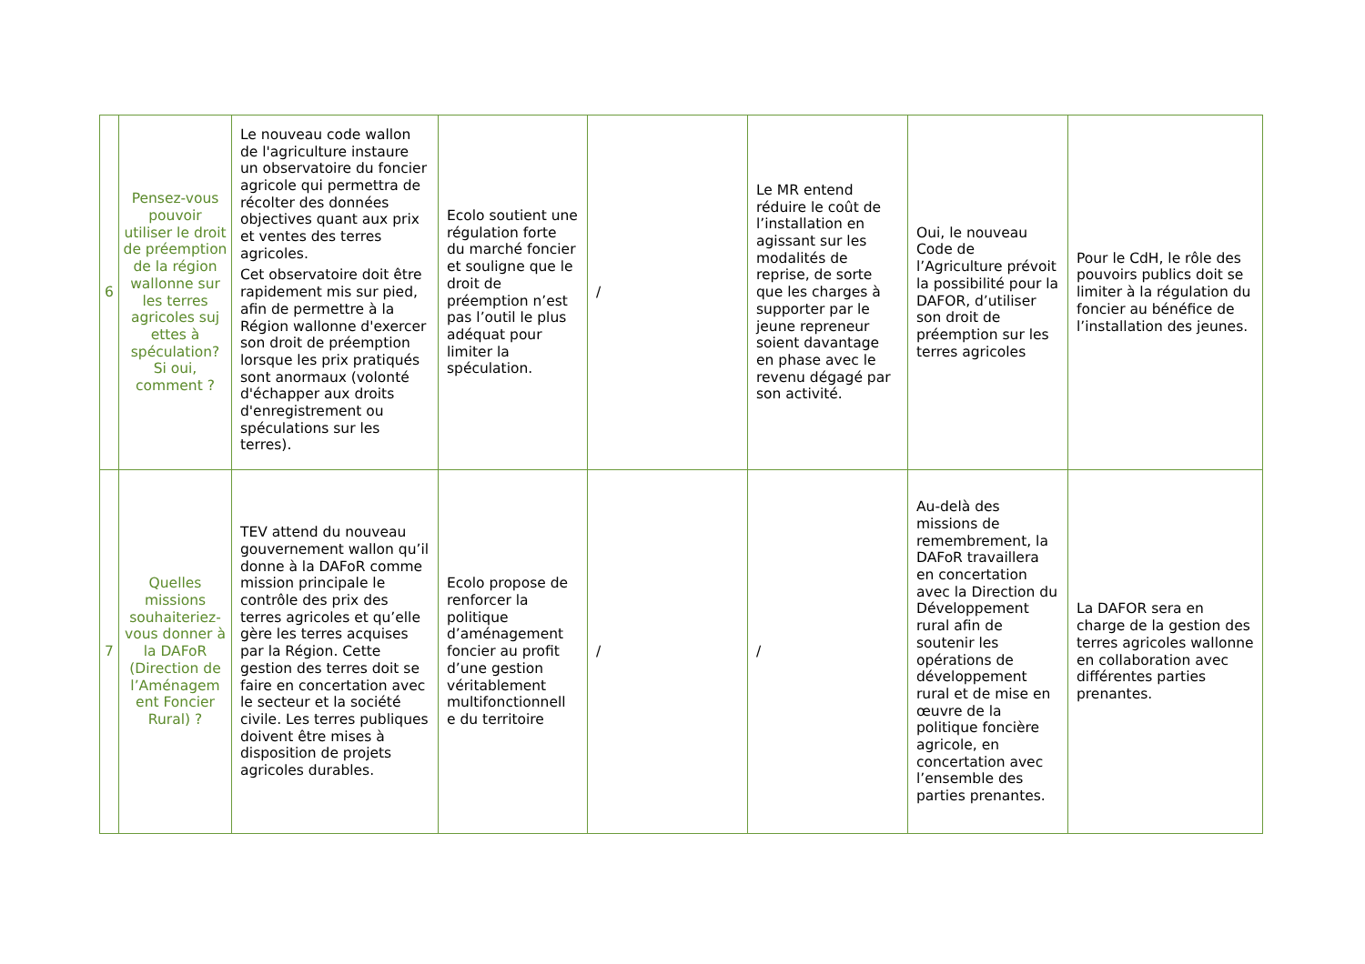| 6 | Pensez-vous pouvoir utiliser le droit de préemption de la région wallonne sur les terres agricoles suj ettes à spéculation? Si oui, comment ? | Le nouveau code wallon de l'agriculture instaure un observatoire du foncier agricole qui permettra de récolter des données objectives quant aux prix et ventes des terres agricoles. Cet observatoire doit être rapidement mis sur pied, afin de permettre à la Région wallonne d'exercer son droit de préemption lorsque les prix pratiqués sont anormaux (volonté d'échapper aux droits d'enregistrement ou spéculations sur les terres). | Ecolo soutient une régulation forte du marché foncier et souligne que le droit de préemption n’est pas l’outil le plus adéquat pour limiter la spéculation. | / | Le MR entend réduire le coût de l’installation en agissant sur les modalités de reprise, de sorte que les charges à supporter par le jeune repreneur soient davantage en phase avec le revenu dégagé par son activité. | Oui, le nouveau Code de l’Agriculture prévoit la possibilité pour la DAFOR, d’utiliser son droit de préemption sur les terres agricoles | Pour le CdH, le rôle des pouvoirs publics doit se limiter à la régulation du foncier au bénéfice de l’installation des jeunes. |
| 7 | Quelles missions souhaiteriez-vous donner à la DAFoR (Direction de l’Aménagem ent Foncier Rural) ? | TEV attend du nouveau gouvernement wallon qu’il donne à la DAFoR comme mission principale le contrôle des prix des terres agricoles et qu’elle gère les terres acquises par la Région. Cette gestion des terres doit se faire en concertation avec le secteur et la société civile. Les terres publiques doivent être mises à disposition de projets agricoles durables. | Ecolo propose de renforcer la politique d’aménagement foncier au profit d’une gestion véritablement multifonctionnell e du territoire | / | / | Au-delà des missions de remembrement, la DAFoR travaillera en concertation avec la Direction du Développement rural afin de soutenir les opérations de développement rural et de mise en œuvre de la politique foncière agricole, en concertation avec l’ensemble des parties prenantes. | La DAFOR sera en charge de la gestion des terres agricoles wallonne en collaboration avec différentes parties prenantes. |